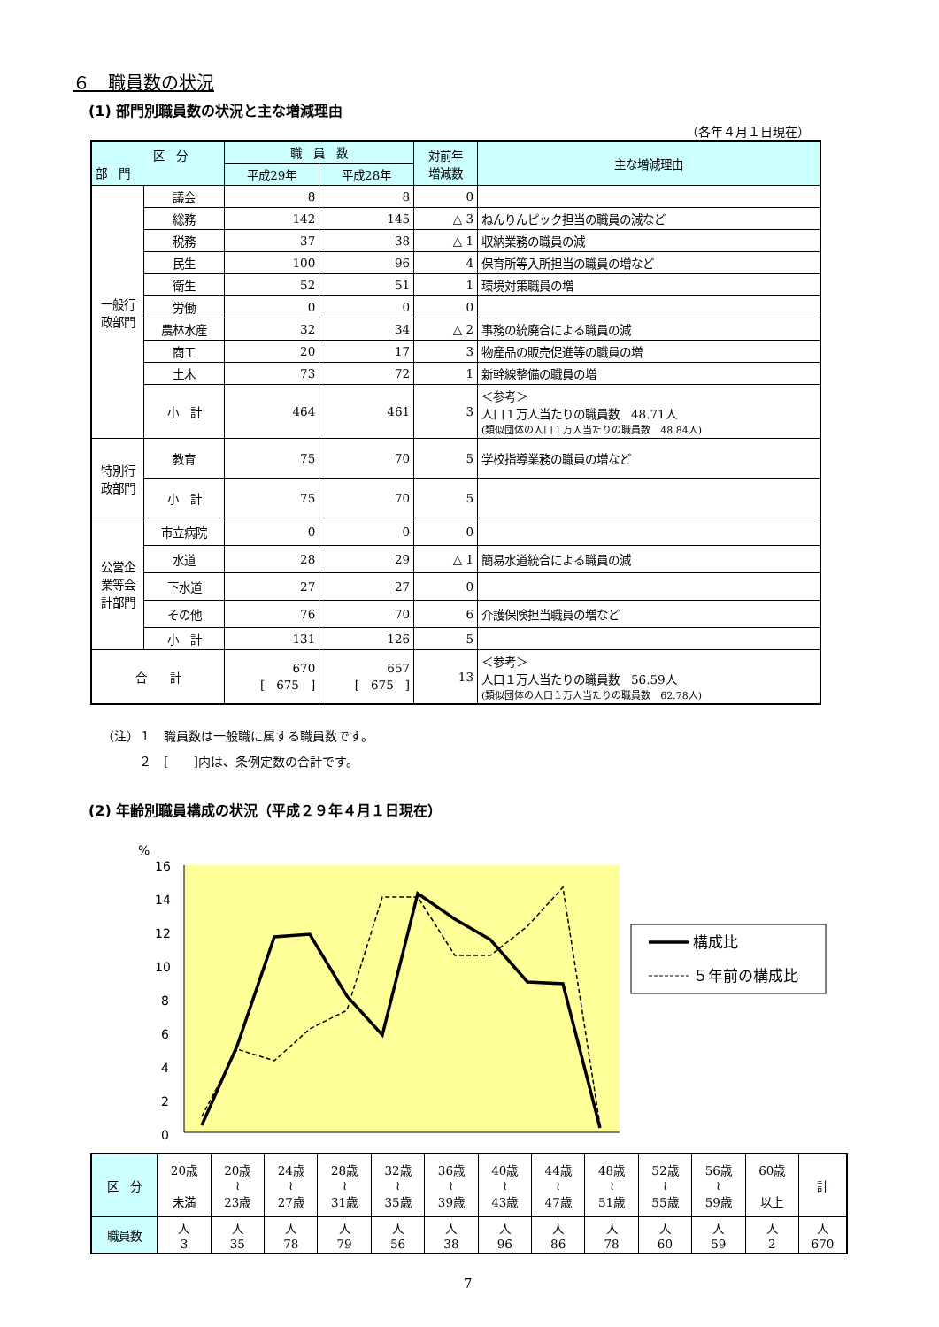６　職員数の状況
(1) 部門別職員数の状況と主な増減理由
（各年４月１日現在）
| 区 分 部 門 | | 職 員 数 | | 対前年 増減数 | 主な増減理由 |
| --- | --- | --- | --- | --- | --- |
| | | 平成29年 | 平成28年 | | |
| 一般行政部門 | 議会 | 8 | 8 | 0 | |
| | 総務 | 142 | 145 | △ 3 | ねんりんピック担当の職員の減など |
| | 税務 | 37 | 38 | △ 1 | 収納業務の職員の減 |
| | 民生 | 100 | 96 | 4 | 保育所等入所担当の職員の増など |
| | 衛生 | 52 | 51 | 1 | 環境対策職員の増 |
| | 労働 | 0 | 0 | 0 | |
| | 農林水産 | 32 | 34 | △ 2 | 事務の統廃合による職員の減 |
| | 商工 | 20 | 17 | 3 | 物産品の販売促進等の職員の増 |
| | 土木 | 73 | 72 | 1 | 新幹線整備の職員の増 |
| | 小 計 | 464 | 461 | 3 | ＜参考＞ 人口１万人当たりの職員数 48.71人 (類似団体の人口１万人当たりの職員数 48.84人) |
| 特別行政部門 | 教育 | 75 | 70 | 5 | 学校指導業務の職員の増など |
| | 小 計 | 75 | 70 | 5 | |
| 公営企業等会計部門 | 市立病院 | 0 | 0 | 0 | |
| | 水道 | 28 | 29 | △ 1 | 簡易水道統合による職員の減 |
| | 下水道 | 27 | 27 | 0 | |
| | その他 | 76 | 70 | 6 | 介護保険担当職員の増など |
| | 小 計 | 131 | 126 | 5 | |
| 合 計 | | 670 [ 675 ] | 657 [ 675 ] | 13 | ＜参考＞ 人口１万人当たりの職員数 56.59人 (類似団体の人口１万人当たりの職員数 62.78人) |
（注）１　職員数は一般職に属する職員数です。
　　　２　[　　]内は、条例定数の合計です。
(2) 年齢別職員構成の状況（平成２９年４月１日現在）
%
16
14
12
10
8
6
4
2
0
構成比
５年前の構成比
| 区 分 | 20歳 未満 | 20歳 ≀ 23歳 | 24歳 ≀ 27歳 | 28歳 ≀ 31歳 | 32歳 ≀ 35歳 | 36歳 ≀ 39歳 | 40歳 ≀ 43歳 | 44歳 ≀ 47歳 | 48歳 ≀ 51歳 | 52歳 ≀ 55歳 | 56歳 ≀ 59歳 | 60歳 以上 | 計 |
| 職員数 | 人 3 | 人 35 | 人 78 | 人 79 | 人 56 | 人 38 | 人 96 | 人 86 | 人 78 | 人 60 | 人 59 | 人 2 | 人 670 |
7